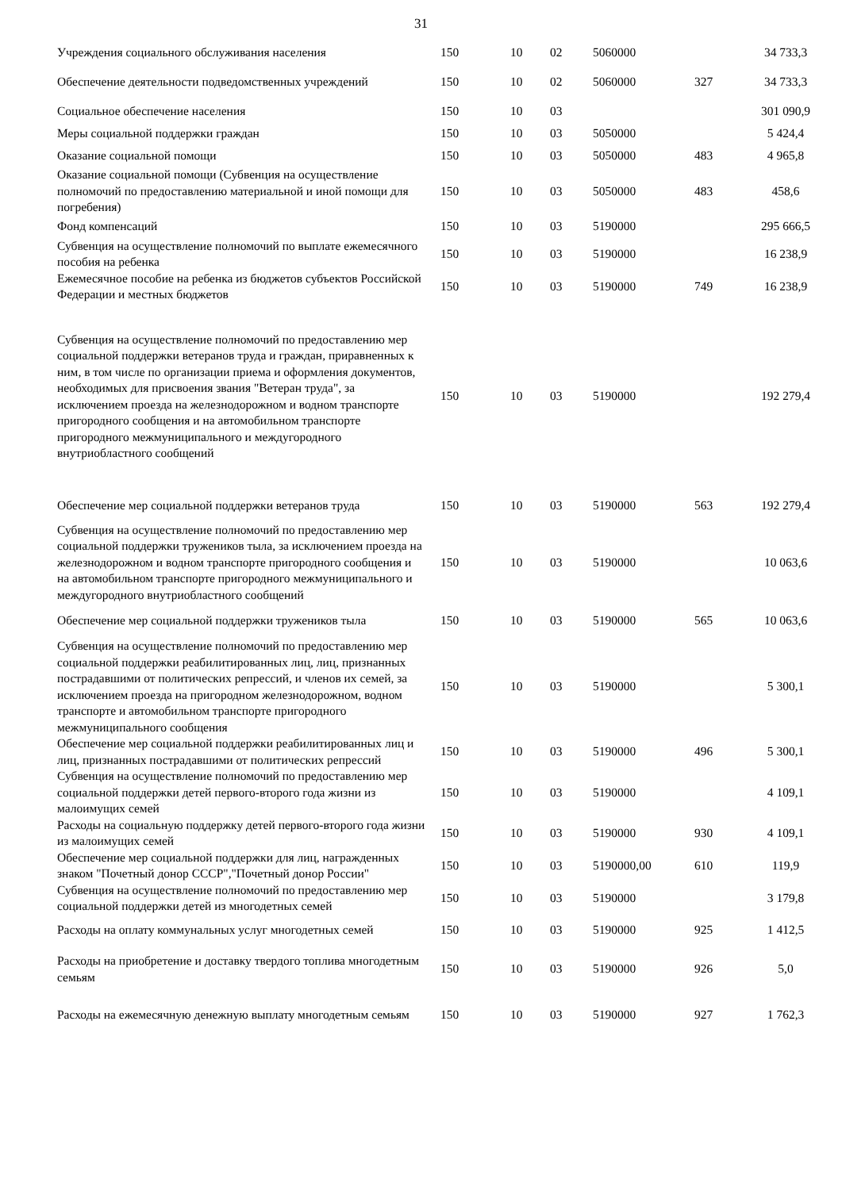31
| Учреждения социального обслуживания населения | 150 | 10 | 02 | 5060000 | | 34 733,3 |
| Обеспечение деятельности подведомственных учреждений | 150 | 10 | 02 | 5060000 | 327 | 34 733,3 |
| Социальное обеспечение населения | 150 | 10 | 03 | | | 301 090,9 |
| Меры социальной поддержки граждан | 150 | 10 | 03 | 5050000 | | 5 424,4 |
| Оказание социальной помощи | 150 | 10 | 03 | 5050000 | 483 | 4 965,8 |
| Оказание социальной помощи (Субвенция на осуществление полномочий по предоставлению материальной и иной помощи для погребения) | 150 | 10 | 03 | 5050000 | 483 | 458,6 |
| Фонд компенсаций | 150 | 10 | 03 | 5190000 | | 295 666,5 |
| Субвенция на осуществление полномочий по выплате ежемесячного пособия на ребенка | 150 | 10 | 03 | 5190000 | | 16 238,9 |
| Ежемесячное пособие на ребенка из бюджетов субъектов Российской Федерации и местных бюджетов | 150 | 10 | 03 | 5190000 | 749 | 16 238,9 |
| Субвенция на осуществление полномочий по предоставлению мер социальной поддержки ветеранов труда и граждан, приравненных к ним, в том числе по организации приема и оформления документов, необходимых для присвоения звания "Ветеран труда", за исключением проезда на железнодорожном и водном транспорте пригородного сообщения и на автомобильном транспорте пригородного межмуниципального и междугородного внутриобластного сообщений | 150 | 10 | 03 | 5190000 | | 192 279,4 |
| Обеспечение мер социальной поддержки ветеранов труда | 150 | 10 | 03 | 5190000 | 563 | 192 279,4 |
| Субвенция на осуществление полномочий по предоставлению мер социальной поддержки тружеников тыла, за исключением проезда на железнодорожном и водном транспорте пригородного сообщения и на автомобильном транспорте пригородного межмуниципального и междугородного внутриобластного сообщений | 150 | 10 | 03 | 5190000 | | 10 063,6 |
| Обеспечение мер социальной поддержки тружеников тыла | 150 | 10 | 03 | 5190000 | 565 | 10 063,6 |
| Субвенция на осуществление полномочий по предоставлению мер социальной поддержки реабилитированных лиц, лиц, признанных пострадавшими от политических репрессий, и членов их семей, за исключением проезда на пригородном железнодорожном, водном транспорте и автомобильном транспорте пригородного межмуниципального сообщения | 150 | 10 | 03 | 5190000 | | 5 300,1 |
| Обеспечение мер социальной поддержки реабилитированных лиц и лиц, признанных пострадавшими от политических репрессий | 150 | 10 | 03 | 5190000 | 496 | 5 300,1 |
| Субвенция на осуществление полномочий по предоставлению мер социальной поддержки детей первого-второго года жизни из малоимущих семей | 150 | 10 | 03 | 5190000 | | 4 109,1 |
| Расходы на социальную поддержку детей первого-второго года жизни из малоимущих семей | 150 | 10 | 03 | 5190000 | 930 | 4 109,1 |
| Обеспечение мер социальной поддержки для лиц, награжденных знаком "Почетный донор СССР","Почетный донор России" | 150 | 10 | 03 | 5190000,00 | 610 | 119,9 |
| Субвенция на осуществление полномочий по предоставлению мер социальной поддержки детей из многодетных семей | 150 | 10 | 03 | 5190000 | | 3 179,8 |
| Расходы на оплату коммунальных услуг многодетных семей | 150 | 10 | 03 | 5190000 | 925 | 1 412,5 |
| Расходы на приобретение и доставку твердого топлива многодетным семьям | 150 | 10 | 03 | 5190000 | 926 | 5,0 |
| Расходы на ежемесячную денежную выплату многодетным семьям | 150 | 10 | 03 | 5190000 | 927 | 1 762,3 |